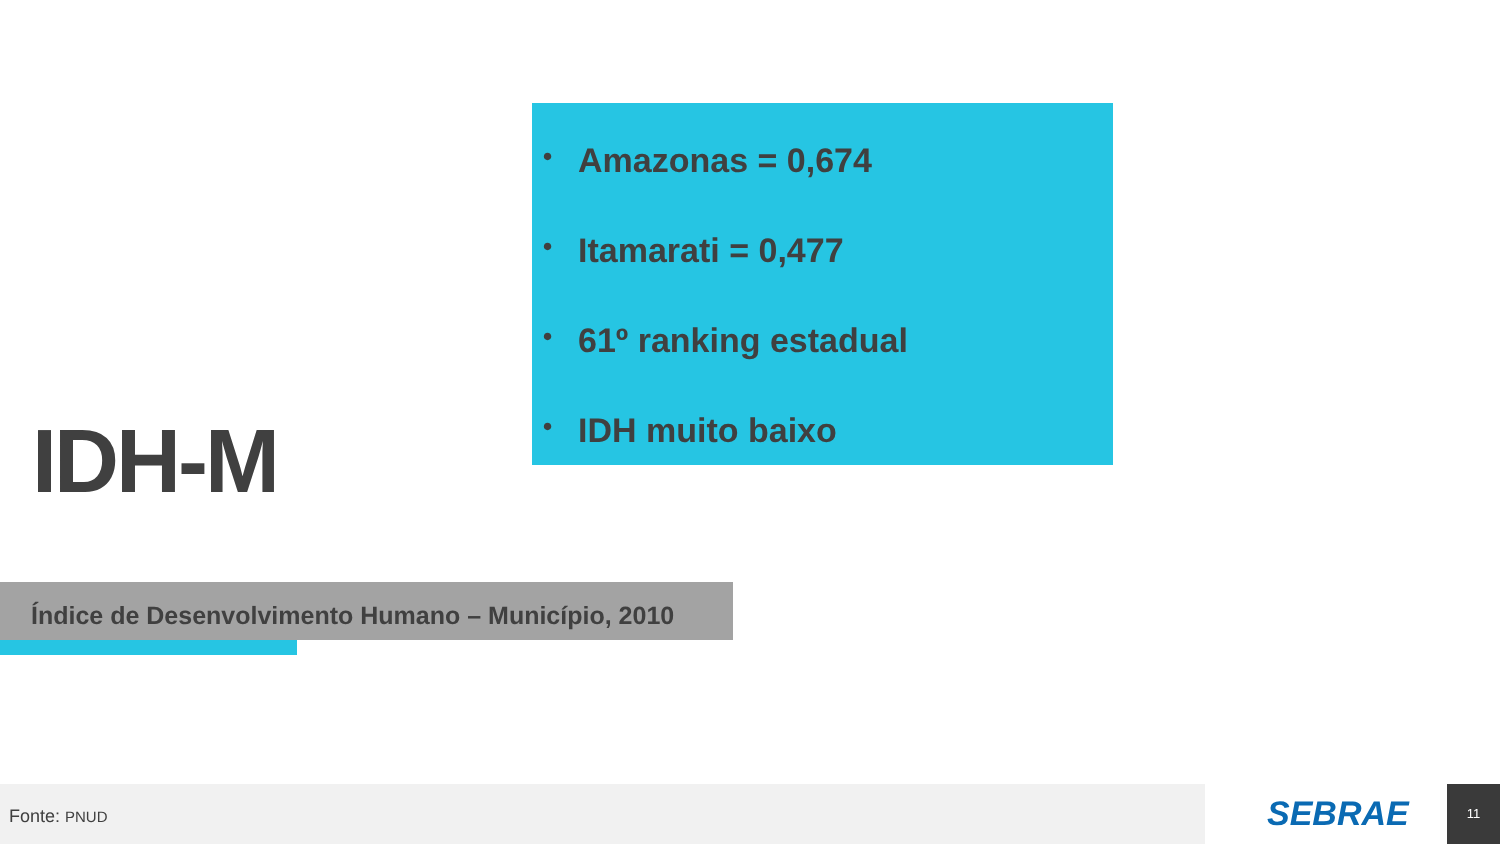• Amazonas = 0,674
• Itamarati = 0,477
• 61º ranking estadual
• IDH muito baixo
IDH-M
Índice de Desenvolvimento Humano – Município, 2010
Fonte: PNUD SEBRAE 11